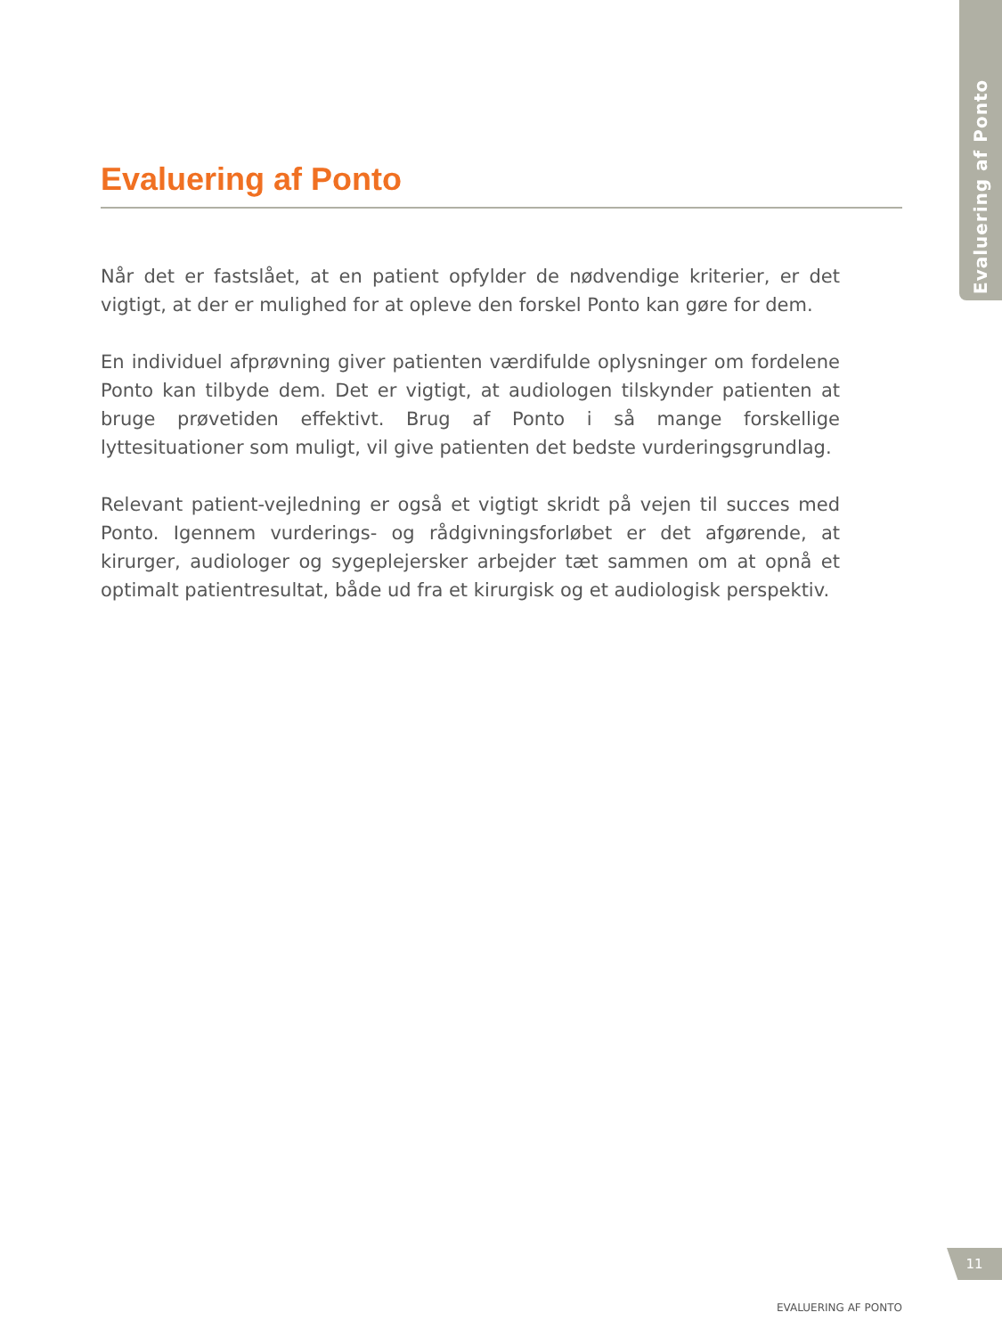Evaluering af Ponto
Evaluering af Ponto
Når det er fastslået, at en patient opfylder de nødvendige kriterier, er det vigtigt, at der er mulighed for at opleve den forskel Ponto kan gøre for dem.
En individuel afprøvning giver patienten værdifulde oplysninger om fordelene Ponto kan tilbyde dem. Det er vigtigt, at audiologen tilskynder patienten at bruge prøvetiden effektivt. Brug af Ponto i så mange forskellige lyttesituationer som muligt, vil give patienten det bedste vurderingsgrundlag.
Relevant patient-vejledning er også et vigtigt skridt på vejen til succes med Ponto. Igennem vurderings- og rådgivningsforløbet er det afgørende, at kirurger, audiologer og sygeplejersker arbejder tæt sammen om at opnå et optimalt patientresultat, både ud fra et kirurgisk og et audiologisk perspektiv.
11
EVALUERING AF PONTO